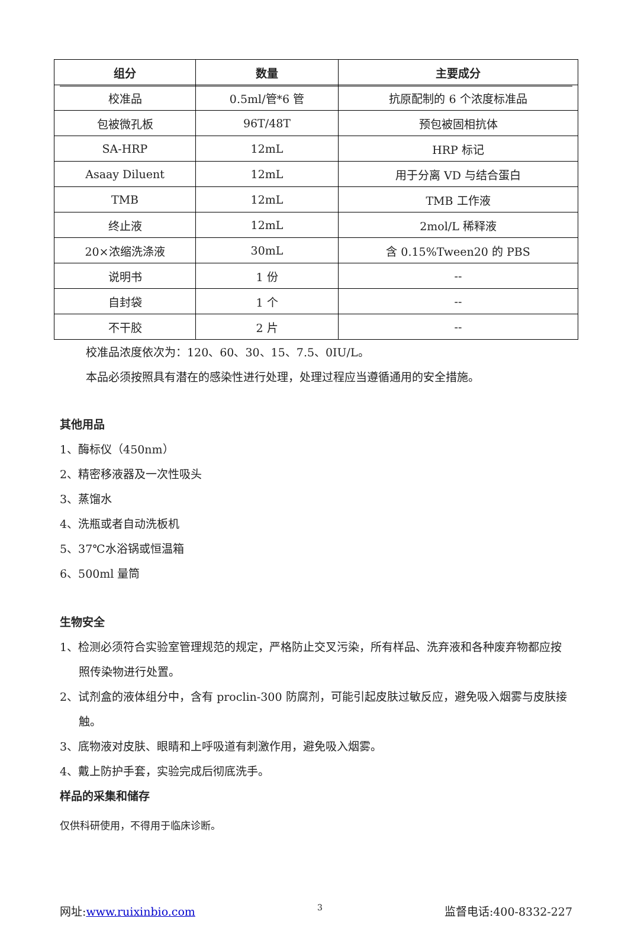| 组分 | 数量 | 主要成分 |
| --- | --- | --- |
| 校准品 | 0.5ml/管*6 管 | 抗原配制的 6 个浓度标准品 |
| 包被微孔板 | 96T/48T | 预包被固相抗体 |
| SA-HRP | 12mL | HRP 标记 |
| Asaay Diluent | 12mL | 用于分离 VD 与结合蛋白 |
| TMB | 12mL | TMB 工作液 |
| 终止液 | 12mL | 2mol/L 稀释液 |
| 20×浓缩洗涤液 | 30mL | 含 0.15%Tween20 的 PBS |
| 说明书 | 1 份 | -- |
| 自封袋 | 1 个 | -- |
| 不干胶 | 2 片 | -- |
校准品浓度依次为：120、60、30、15、7.5、0IU/L。
本品必须按照具有潜在的感染性进行处理，处理过程应当遵循通用的安全措施。
其他用品
1、酶标仪（450nm）
2、精密移液器及一次性吸头
3、蒸馏水
4、洗瓶或者自动洗板机
5、37℃水浴锅或恒温箱
6、500ml 量筒
生物安全
1、检测必须符合实验室管理规范的规定，严格防止交叉污染，所有样品、洗弃液和各种废弃物都应按照传染物进行处置。
2、试剂盒的液体组分中，含有 proclin-300 防腐剂，可能引起皮肤过敏反应，避免吸入烟雾与皮肤接触。
3、底物液对皮肤、眼睛和上呼吸道有刺激作用，避免吸入烟雾。
4、戴上防护手套，实验完成后彻底洗手。
样品的采集和储存
仅供科研使用，不得用于临床诊断。
网址:www.ruixinbio.com 3 监督电话:400-8332-227